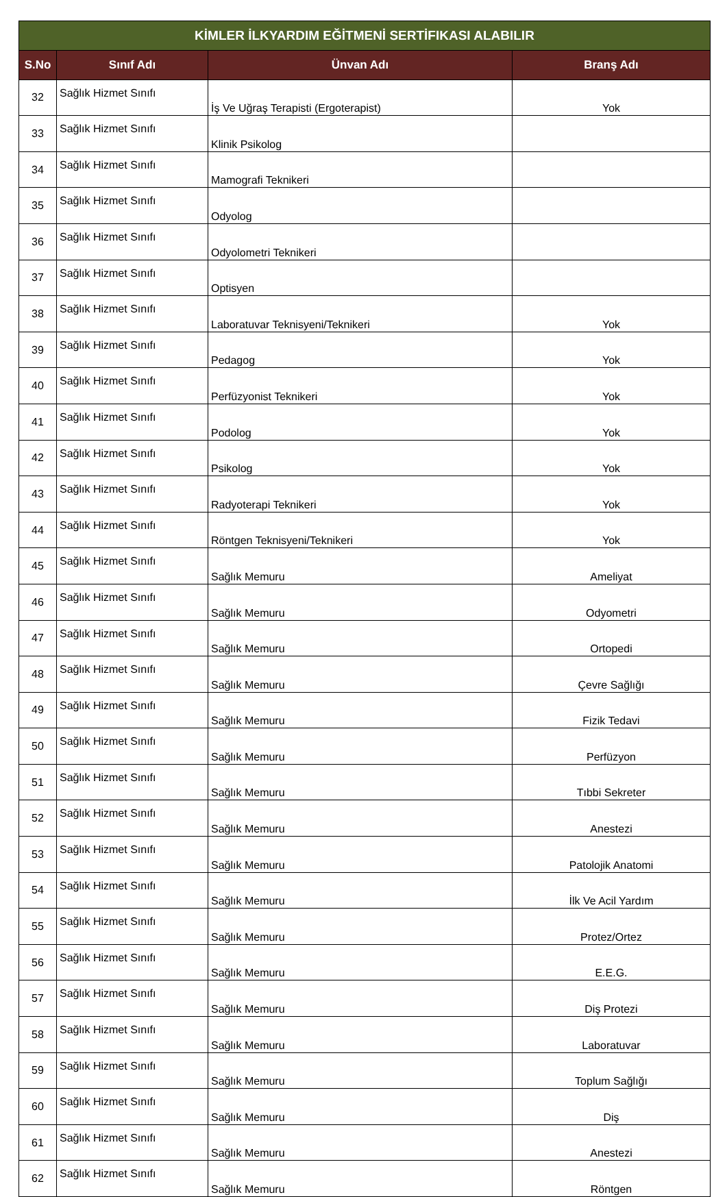| KİMLER İLKYARDIM EĞİTMENİ SERTİFIKASI ALABILIR | | | |
| --- | --- | --- | --- |
| S.No | Sınıf Adı | Ünvan Adı | Branş Adı |
| 32 | Sağlık Hizmet Sınıfı | İş Ve Uğraş Terapisti (Ergoterapist) | Yok |
| 33 | Sağlık Hizmet Sınıfı | Klinik Psikolog | |
| 34 | Sağlık Hizmet Sınıfı | Mamografi Teknikeri | |
| 35 | Sağlık Hizmet Sınıfı | Odyolog | |
| 36 | Sağlık Hizmet Sınıfı | Odyolometri Teknikeri | |
| 37 | Sağlık Hizmet Sınıfı | Optisyen | |
| 38 | Sağlık Hizmet Sınıfı | Laboratuvar Teknisyeni/Teknikeri | Yok |
| 39 | Sağlık Hizmet Sınıfı | Pedagog | Yok |
| 40 | Sağlık Hizmet Sınıfı | Perfüzyonist Teknikeri | Yok |
| 41 | Sağlık Hizmet Sınıfı | Podolog | Yok |
| 42 | Sağlık Hizmet Sınıfı | Psikolog | Yok |
| 43 | Sağlık Hizmet Sınıfı | Radyoterapi Teknikeri | Yok |
| 44 | Sağlık Hizmet Sınıfı | Röntgen Teknisyeni/Teknikeri | Yok |
| 45 | Sağlık Hizmet Sınıfı | Sağlık Memuru | Ameliyat |
| 46 | Sağlık Hizmet Sınıfı | Sağlık Memuru | Odyometri |
| 47 | Sağlık Hizmet Sınıfı | Sağlık Memuru | Ortopedi |
| 48 | Sağlık Hizmet Sınıfı | Sağlık Memuru | Çevre Sağlığı |
| 49 | Sağlık Hizmet Sınıfı | Sağlık Memuru | Fizik Tedavi |
| 50 | Sağlık Hizmet Sınıfı | Sağlık Memuru | Perfüzyon |
| 51 | Sağlık Hizmet Sınıfı | Sağlık Memuru | Tıbbi Sekreter |
| 52 | Sağlık Hizmet Sınıfı | Sağlık Memuru | Anestezi |
| 53 | Sağlık Hizmet Sınıfı | Sağlık Memuru | Patolojik Anatomi |
| 54 | Sağlık Hizmet Sınıfı | Sağlık Memuru | İlk Ve Acil Yardım |
| 55 | Sağlık Hizmet Sınıfı | Sağlık Memuru | Protez/Ortez |
| 56 | Sağlık Hizmet Sınıfı | Sağlık Memuru | E.E.G. |
| 57 | Sağlık Hizmet Sınıfı | Sağlık Memuru | Diş Protezi |
| 58 | Sağlık Hizmet Sınıfı | Sağlık Memuru | Laboratuvar |
| 59 | Sağlık Hizmet Sınıfı | Sağlık Memuru | Toplum Sağlığı |
| 60 | Sağlık Hizmet Sınıfı | Sağlık Memuru | Diş |
| 61 | Sağlık Hizmet Sınıfı | Sağlık Memuru | Anestezi |
| 62 | Sağlık Hizmet Sınıfı | Sağlık Memuru | Röntgen |